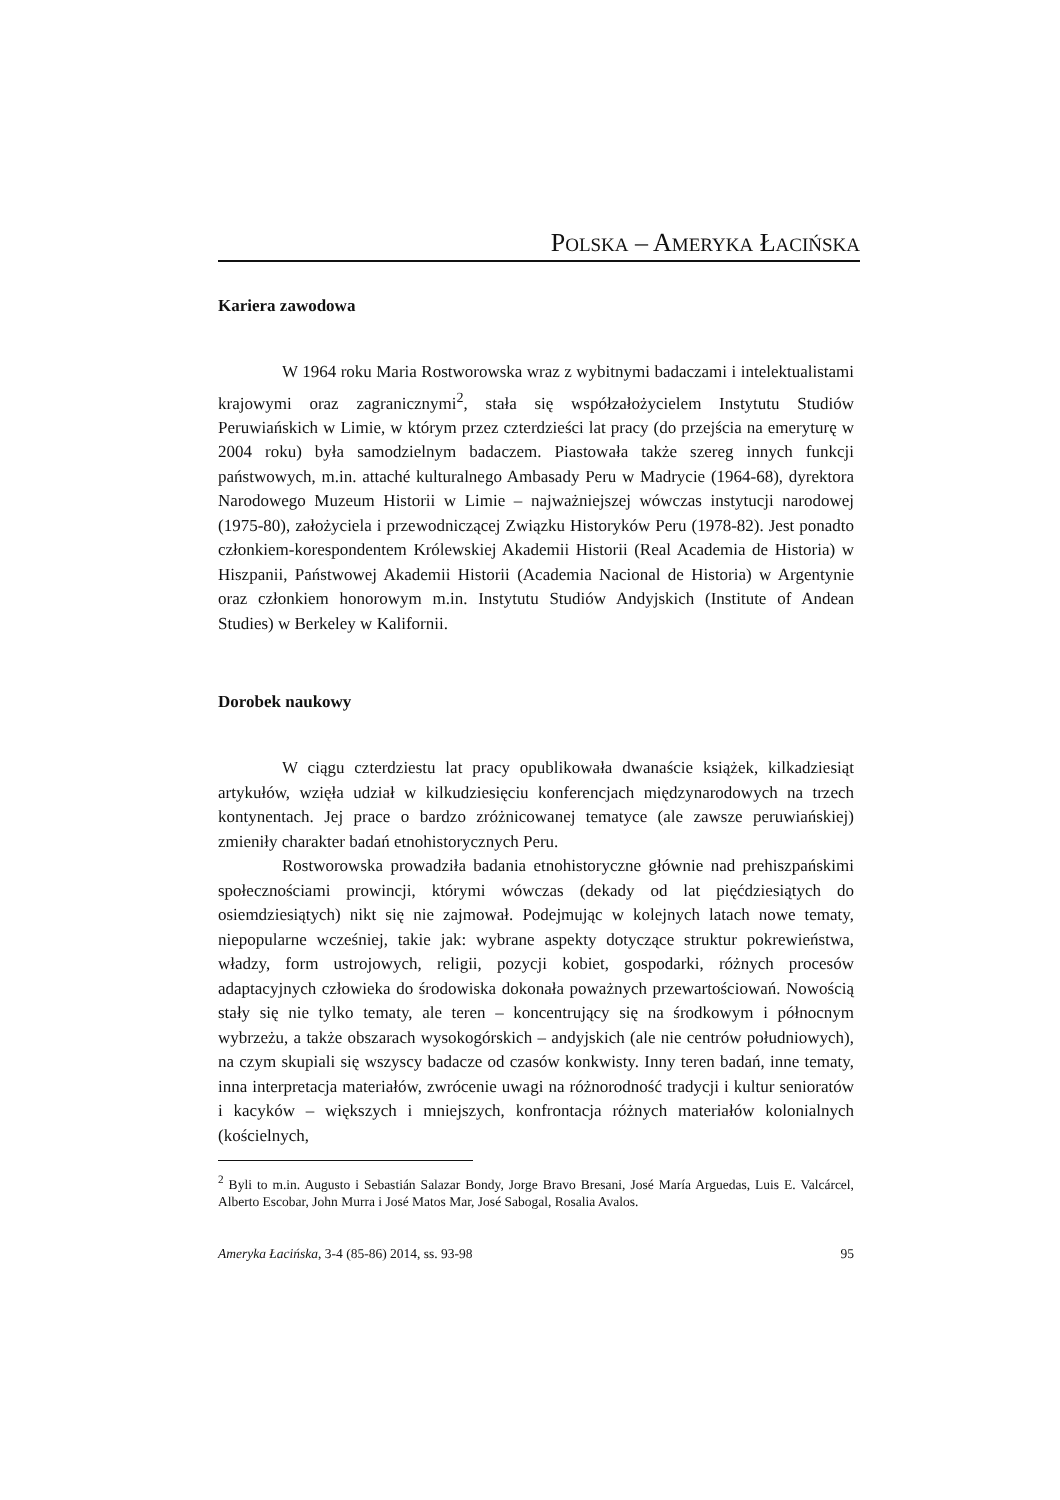POLSKA – AMERYKA ŁACIŃSKA
Kariera zawodowa
W 1964 roku Maria Rostworowska wraz z wybitnymi badaczami i intelektualistami krajowymi oraz zagranicznymi<sup>2</sup>, stała się współzałożycielem Instytutu Studiów Peruwiańskich w Limie, w którym przez czterdzieści lat pracy (do przejścia na emeryturę w 2004 roku) była samodzielnym badaczem. Piastowała także szereg innych funkcji państwowych, m.in. attaché kulturalnego Ambasady Peru w Madrycie (1964-68), dyrektora Narodowego Muzeum Historii w Limie – najważniejszej wówczas instytucji narodowej (1975-80), założyciela i przewodniczącej Związku Historyków Peru (1978-82). Jest ponadto członkiem-korespondentem Królewskiej Akademii Historii (Real Academia de Historia) w Hiszpanii, Państwowej Akademii Historii (Academia Nacional de Historia) w Argentynie oraz członkiem honorowym m.in. Instytutu Studiów Andyjskich (Institute of Andean Studies) w Berkeley w Kalifornii.
Dorobek naukowy
W ciągu czterdziestu lat pracy opublikowała dwanaście książek, kilkadziesiąt artykułów, wzięła udział w kilkudziesięciu konferencjach międzynarodowych na trzech kontynentach. Jej prace o bardzo zróżnicowanej tematyce (ale zawsze peruwiańskiej) zmieniły charakter badań etnohistorycznych Peru.
Rostworowska prowadziła badania etnohistoryczne głównie nad prehiszpańskimi społecznościami prowincji, którymi wówczas (dekady od lat pięćdziesiątych do osiemdziesiątych) nikt się nie zajmował. Podejmując w kolejnych latach nowe tematy, niepopularne wcześniej, takie jak: wybrane aspekty dotyczące struktur pokrewieństwa, władzy, form ustrojowych, religii, pozycji kobiet, gospodarki, różnych procesów adaptacyjnych człowieka do środowiska dokonała poważnych przewartościowań. Nowością stały się nie tylko tematy, ale teren – koncentrujący się na środkowym i północnym wybrzeżu, a także obszarach wysokogórskich – andyjskich (ale nie centrów południowych), na czym skupiali się wszyscy badacze od czasów konkwisty. Inny teren badań, inne tematy, inna interpretacja materiałów, zwrócenie uwagi na różnorodność tradycji i kultur senioratów i kacyków – większych i mniejszych, konfrontacja różnych materiałów kolonialnych (kościelnych,
<sup>2</sup> Byli to m.in. Augusto i Sebastián Salazar Bondy, Jorge Bravo Bresani, José María Arguedas, Luis E. Valcárcel, Alberto Escobar, John Murra i José Matos Mar, José Sabogal, Rosalia Avalos.
Ameryka Łacińska, 3-4 (85-86) 2014, ss. 93-98 95